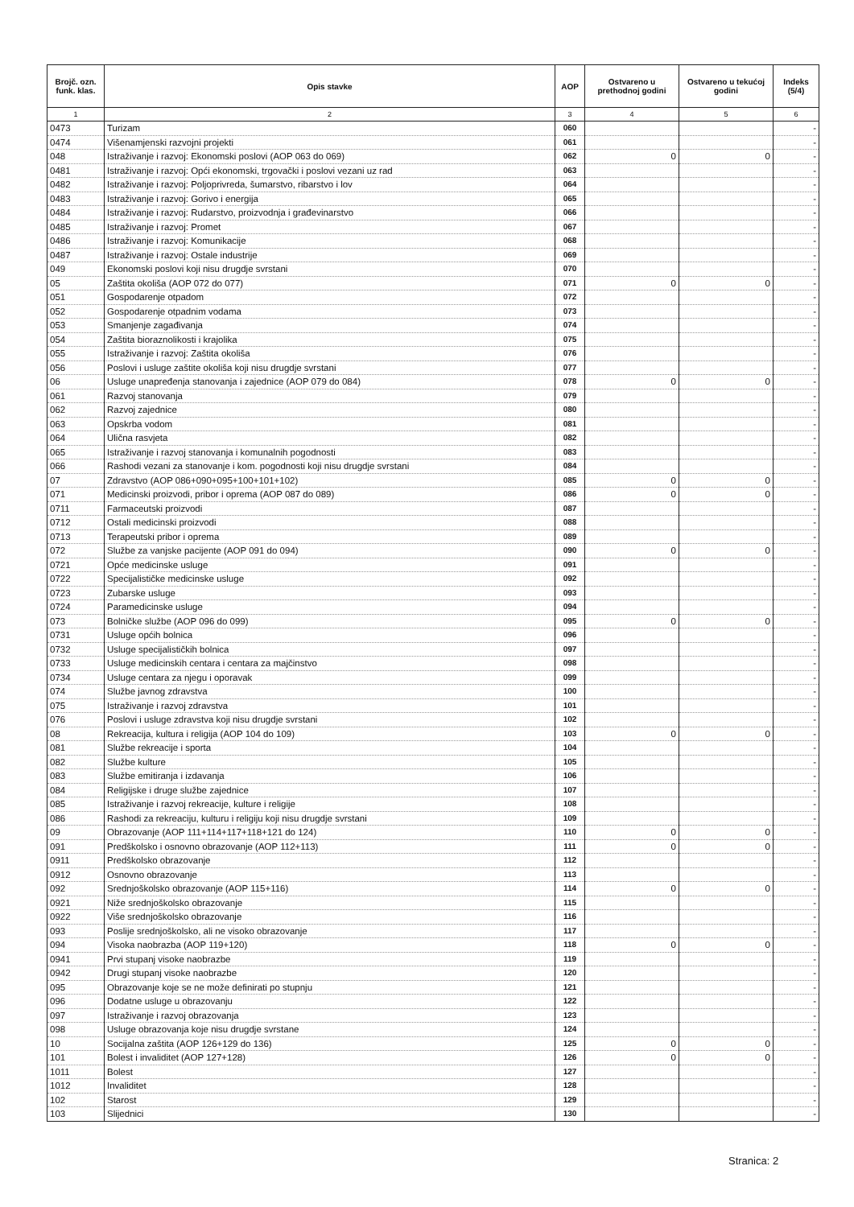| Brojč. ozn. funk. klas. | Opis stavke | AOP | Ostvareno u prethodnoj godini | Ostvareno u tekućoj godini | Indeks (5/4) |
| --- | --- | --- | --- | --- | --- |
| 1 | 2 | 3 | 4 | 5 | 6 |
| 0473 | Turizam | 060 | | | - |
| 0474 | Višenamjenski razvojni projekti | 061 | | | - |
| 048 | Istraživanje i razvoj: Ekonomski poslovi (AOP 063 do 069) | 062 | 0 | 0 | - |
| 0481 | Istraživanje i razvoj: Opći ekonomski, trgovački i poslovi vezani uz rad | 063 | | | - |
| 0482 | Istraživanje i razvoj: Poljoprivreda, šumarstvo, ribarstvo i lov | 064 | | | - |
| 0483 | Istraživanje i razvoj: Gorivo i energija | 065 | | | - |
| 0484 | Istraživanje i razvoj: Rudarstvo, proizvodnja i građevinarstvo | 066 | | | - |
| 0485 | Istraživanje i razvoj: Promet | 067 | | | - |
| 0486 | Istraživanje i razvoj: Komunikacije | 068 | | | - |
| 0487 | Istraživanje i razvoj: Ostale industrije | 069 | | | - |
| 049 | Ekonomski poslovi koji nisu drugdje svrstani | 070 | | | - |
| 05 | Zaštita okoliša (AOP 072 do 077) | 071 | 0 | 0 | - |
| 051 | Gospodarenje otpadom | 072 | | | - |
| 052 | Gospodarenje otpadnim vodama | 073 | | | - |
| 053 | Smanjenje zagađivanja | 074 | | | - |
| 054 | Zaštita bioraznolikosti i krajolika | 075 | | | - |
| 055 | Istraživanje i razvoj: Zaštita okoliša | 076 | | | - |
| 056 | Poslovi i usluge zaštite okoliša koji nisu drugdje svrstani | 077 | | | - |
| 06 | Usluge unapređenja stanovanja i zajednice (AOP 079 do 084) | 078 | 0 | 0 | - |
| 061 | Razvoj stanovanja | 079 | | | - |
| 062 | Razvoj zajednice | 080 | | | - |
| 063 | Opskrba vodom | 081 | | | - |
| 064 | Ulična rasvjeta | 082 | | | - |
| 065 | Istraživanje i razvoj stanovanja i komunalnih pogodnosti | 083 | | | - |
| 066 | Rashodi vezani za stanovanje i kom. pogodnosti koji nisu drugdje svrstani | 084 | | | - |
| 07 | Zdravstvo (AOP 086+090+095+100+101+102) | 085 | 0 | 0 | - |
| 071 | Medicinski proizvodi, pribor i oprema (AOP 087 do 089) | 086 | 0 | 0 | - |
| 0711 | Farmaceutski proizvodi | 087 | | | - |
| 0712 | Ostali medicinski proizvodi | 088 | | | - |
| 0713 | Terapeutski pribor i oprema | 089 | | | - |
| 072 | Službe za vanjske pacijente (AOP 091 do 094) | 090 | 0 | 0 | - |
| 0721 | Opće medicinske usluge | 091 | | | - |
| 0722 | Specijalističke medicinske usluge | 092 | | | - |
| 0723 | Zubarske usluge | 093 | | | - |
| 0724 | Paramedicinske usluge | 094 | | | - |
| 073 | Bolničke službe (AOP 096 do 099) | 095 | 0 | 0 | - |
| 0731 | Usluge općih bolnica | 096 | | | - |
| 0732 | Usluge specijalističkih bolnica | 097 | | | - |
| 0733 | Usluge medicinskih centara i centara za majčinstvo | 098 | | | - |
| 0734 | Usluge centara za njegu i oporavak | 099 | | | - |
| 074 | Službe javnog zdravstva | 100 | | | - |
| 075 | Istraživanje i razvoj zdravstva | 101 | | | - |
| 076 | Poslovi i usluge zdravstva koji nisu drugdje svrstani | 102 | | | - |
| 08 | Rekreacija, kultura i religija (AOP 104 do 109) | 103 | 0 | 0 | - |
| 081 | Službe rekreacije i sporta | 104 | | | - |
| 082 | Službe kulture | 105 | | | - |
| 083 | Službe emitiranja i izdavanja | 106 | | | - |
| 084 | Religijske i druge službe zajednice | 107 | | | - |
| 085 | Istraživanje i razvoj rekreacije, kulture i religije | 108 | | | - |
| 086 | Rashodi za rekreaciju, kulturu i religiju koji nisu drugdje svrstani | 109 | | | - |
| 09 | Obrazovanje (AOP 111+114+117+118+121 do 124) | 110 | 0 | 0 | - |
| 091 | Predškolsko i osnovno obrazovanje (AOP 112+113) | 111 | 0 | 0 | - |
| 0911 | Predškolsko obrazovanje | 112 | | | - |
| 0912 | Osnovno obrazovanje | 113 | | | - |
| 092 | Srednjoškolsko obrazovanje (AOP 115+116) | 114 | 0 | 0 | - |
| 0921 | Niže srednjoškolsko obrazovanje | 115 | | | - |
| 0922 | Više srednjoškolsko obrazovanje | 116 | | | - |
| 093 | Poslije srednjoškolsko, ali ne visoko obrazovanje | 117 | | | - |
| 094 | Visoka naobrazba (AOP 119+120) | 118 | 0 | 0 | - |
| 0941 | Prvi stupanj visoke naobrazbe | 119 | | | - |
| 0942 | Drugi stupanj visoke naobrazbe | 120 | | | - |
| 095 | Obrazovanje koje se ne može definirati po stupnju | 121 | | | - |
| 096 | Dodatne usluge u obrazovanju | 122 | | | - |
| 097 | Istraživanje i razvoj obrazovanja | 123 | | | - |
| 098 | Usluge obrazovanja koje nisu drugdje svrstane | 124 | | | - |
| 10 | Socijalna zaštita (AOP 126+129 do 136) | 125 | 0 | 0 | - |
| 101 | Bolest i invaliditet (AOP 127+128) | 126 | 0 | 0 | - |
| 1011 | Bolest | 127 | | | - |
| 1012 | Invaliditet | 128 | | | - |
| 102 | Starost | 129 | | | - |
| 103 | Slijednici | 130 | | | - |
Stranica: 2